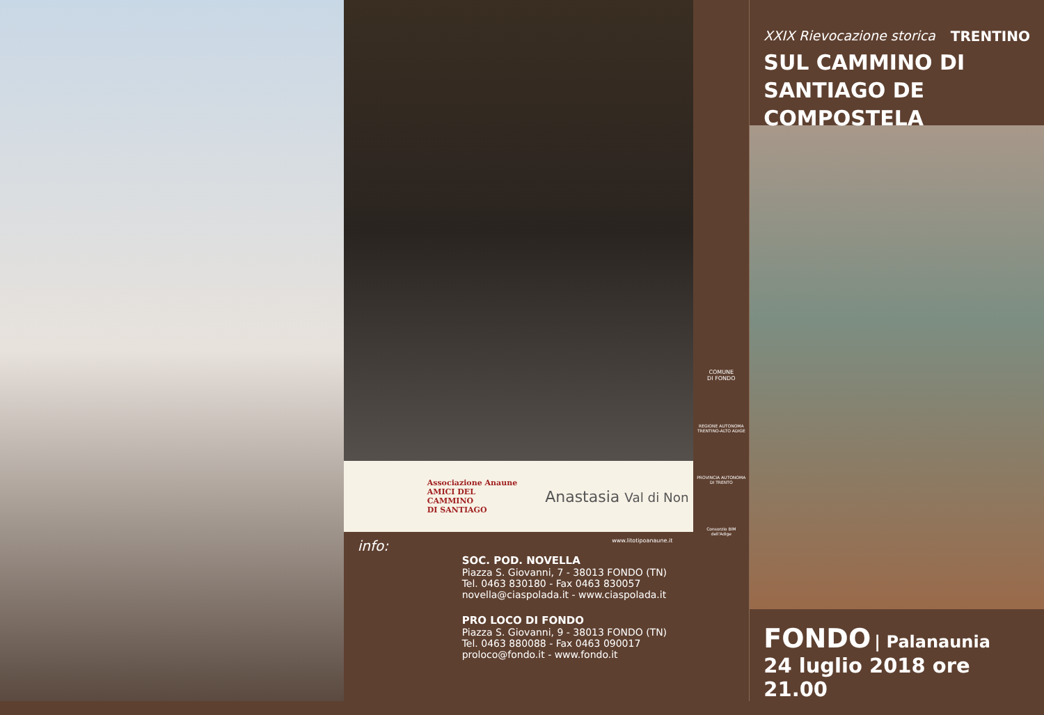Associazione Anaune
AMICI DEL
CAMMINO
DI SANTIAGO
Anastasia Val di Non
www.litotipoanaune.it
info:
SOC. POD. NOVELLA
Piazza S. Giovanni, 7 - 38013 FONDO (TN)
Tel. 0463 830180 - Fax 0463 830057
novella@ciaspolada.it - www.ciaspolada.it
PRO LOCO DI FONDO
Piazza S. Giovanni, 9 - 38013 FONDO (TN)
Tel. 0463 880088 - Fax 0463 090017
proloco@fondo.it - www.fondo.it
COMUNE
DI FONDO
REGIONE AUTONOMA
TRENTINO-ALTO ADIGE
PROVINCIA AUTONOMA
DI TRENTO
Consorzio BIM
dell'Adige
XXIX Rievocazione storica TRENTINO
SUL CAMMINO DI
SANTIAGO DE COMPOSTELA
FONDO | Palanaunia
24 luglio 2018 ore 21.00